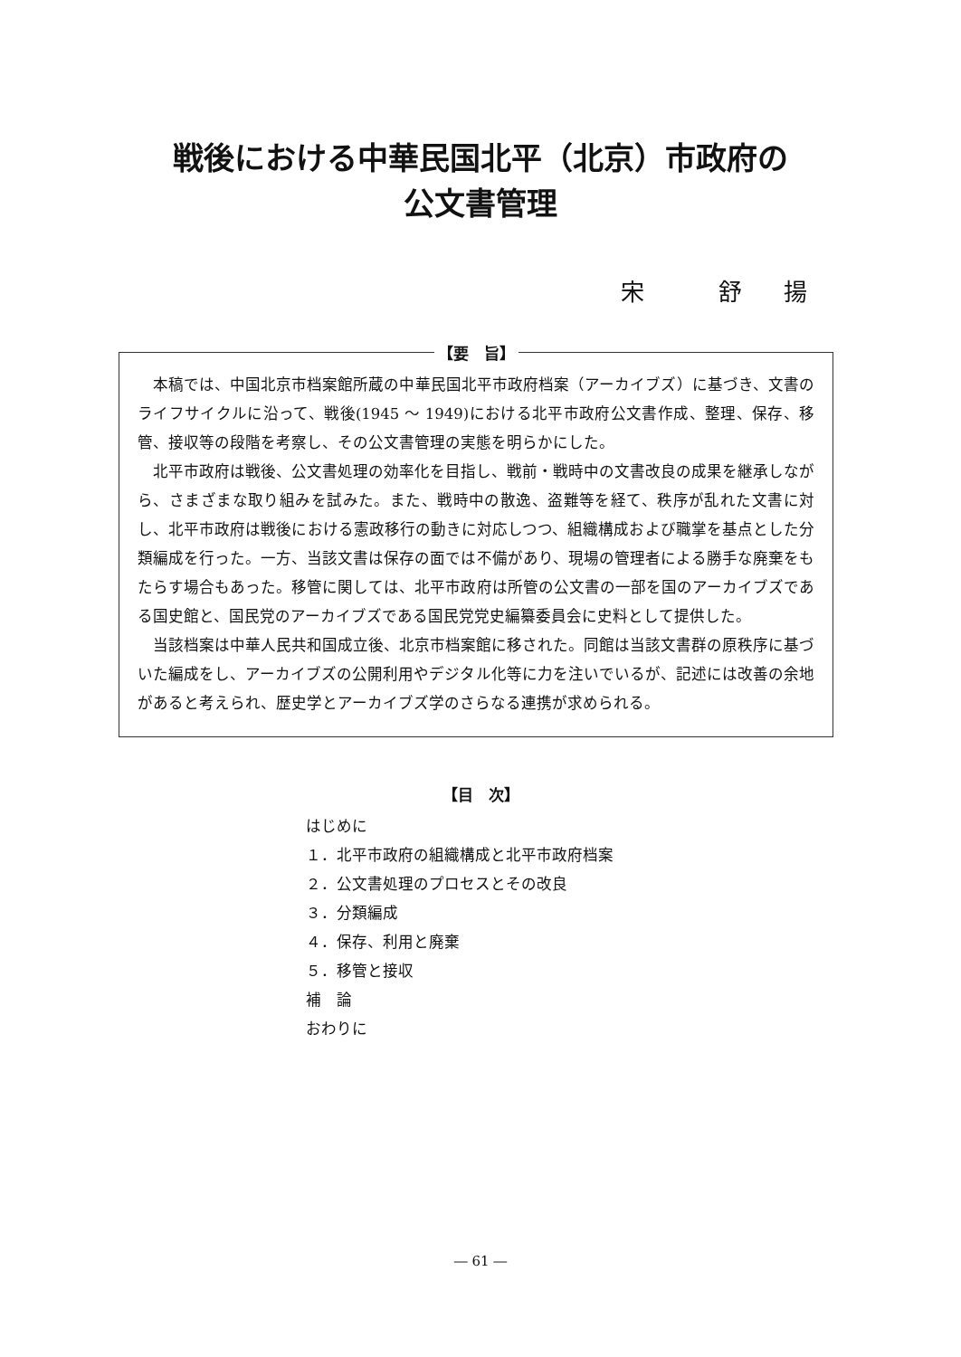戦後における中華民国北平（北京）市政府の
公文書管理
宋　　舒　揚
【要　旨】
本稿では、中国北京市档案館所蔵の中華民国北平市政府档案（アーカイブズ）に基づき、文書のライフサイクルに沿って、戦後(1945 ～ 1949)における北平市政府公文書作成、整理、保存、移管、接収等の段階を考察し、その公文書管理の実態を明らかにした。
北平市政府は戦後、公文書処理の効率化を目指し、戦前・戦時中の文書改良の成果を継承しながら、さまざまな取り組みを試みた。また、戦時中の散逸、盗難等を経て、秩序が乱れた文書に対し、北平市政府は戦後における憲政移行の動きに対応しつつ、組織構成および職掌を基点とした分類編成を行った。一方、当該文書は保存の面では不備があり、現場の管理者による勝手な廃棄をもたらす場合もあった。移管に関しては、北平市政府は所管の公文書の一部を国のアーカイブズである国史館と、国民党のアーカイブズである国民党党史編纂委員会に史料として提供した。
当該档案は中華人民共和国成立後、北京市档案館に移された。同館は当該文書群の原秩序に基づいた編成をし、アーカイブズの公開利用やデジタル化等に力を注いでいるが、記述には改善の余地があると考えられ、歴史学とアーカイブズ学のさらなる連携が求められる。
【目　次】
はじめに
１．北平市政府の組織構成と北平市政府档案
２．公文書処理のプロセスとその改良
３．分類編成
４．保存、利用と廃棄
５．移管と接収
補　論
おわりに
― 61 ―